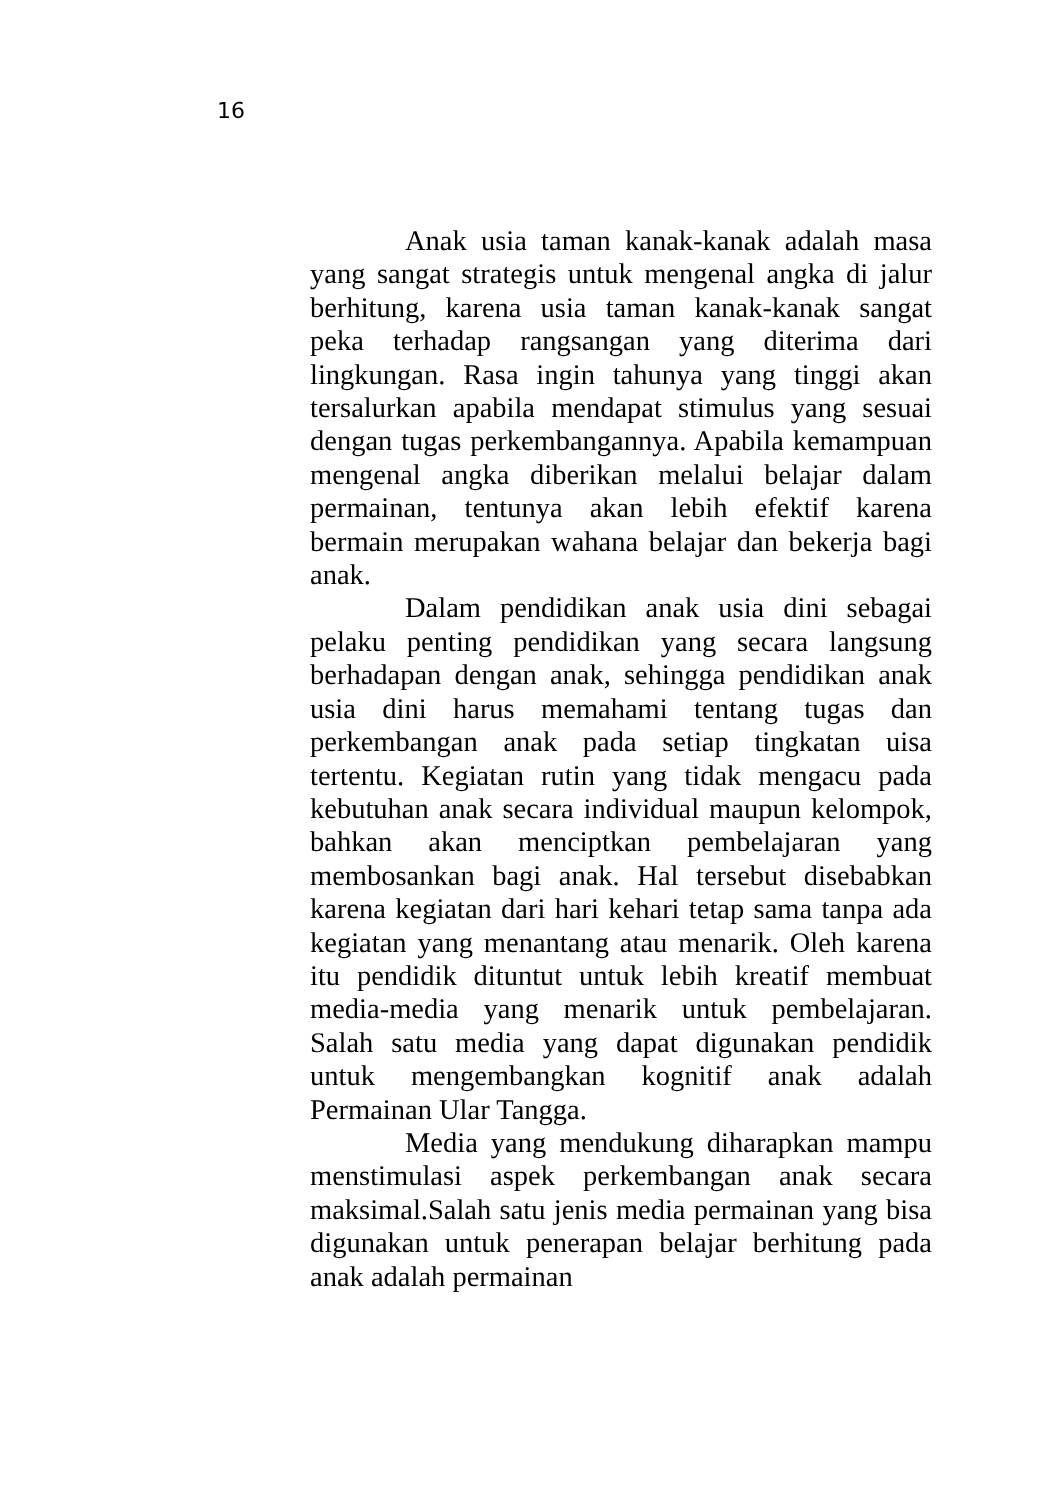16
Anak usia taman kanak-kanak adalah masa yang sangat strategis untuk mengenal angka di jalur berhitung, karena usia taman kanak-kanak sangat peka terhadap rangsangan yang diterima dari lingkungan. Rasa ingin tahunya yang tinggi akan tersalurkan apabila mendapat stimulus yang sesuai dengan tugas perkembangannya. Apabila kemampuan mengenal angka diberikan melalui belajar dalam permainan, tentunya akan lebih efektif karena bermain merupakan wahana belajar dan bekerja bagi anak.
Dalam pendidikan anak usia dini sebagai pelaku penting pendidikan yang secara langsung berhadapan dengan anak, sehingga pendidikan anak usia dini harus memahami tentang tugas dan perkembangan anak pada setiap tingkatan uisa tertentu. Kegiatan rutin yang tidak mengacu pada kebutuhan anak secara individual maupun kelompok, bahkan akan menciptkan pembelajaran yang membosankan bagi anak. Hal tersebut disebabkan karena kegiatan dari hari kehari tetap sama tanpa ada kegiatan yang menantang atau menarik. Oleh karena itu pendidik dituntut untuk lebih kreatif membuat media-media yang menarik untuk pembelajaran. Salah satu media yang dapat digunakan pendidik untuk mengembangkan kognitif anak adalah Permainan Ular Tangga.
Media yang mendukung diharapkan mampu menstimulasi aspek perkembangan anak secara maksimal.Salah satu jenis media permainan yang bisa digunakan untuk penerapan belajar berhitung pada anak adalah permainan